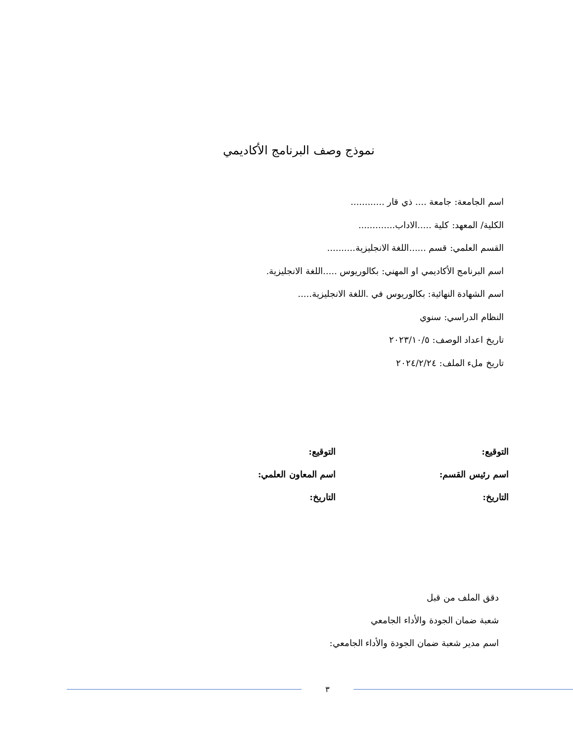نموذج وصف البرنامج الأكاديمي
اسم الجامعة: جامعة .... ذي قار ............
الكلية/ المعهد: كلية .....الاداب.............
القسم العلمي: قسم ......اللغة الانجليزية..........
اسم البرنامج الأكاديمي او المهني: بكالوريوس .....اللغة الانجليزية.
اسم الشهادة النهائية: بكالوريوس في .اللغة الانجليزية.....
النظام الدراسي: سنوي
تاريخ اعداد الوصف: ٢٠٢٣/١٠/٥
تاريخ ملء الملف: ٢٠٢٤/٢/٢٤
التوقيع:
اسم رئيس القسم:
التاريخ:
التوقيع:
اسم المعاون العلمي:
التاريخ:
دقق الملف من قبل
شعبة ضمان الجودة والأداء الجامعي
اسم مدير شعبة ضمان الجودة والأداء الجامعي:
٣